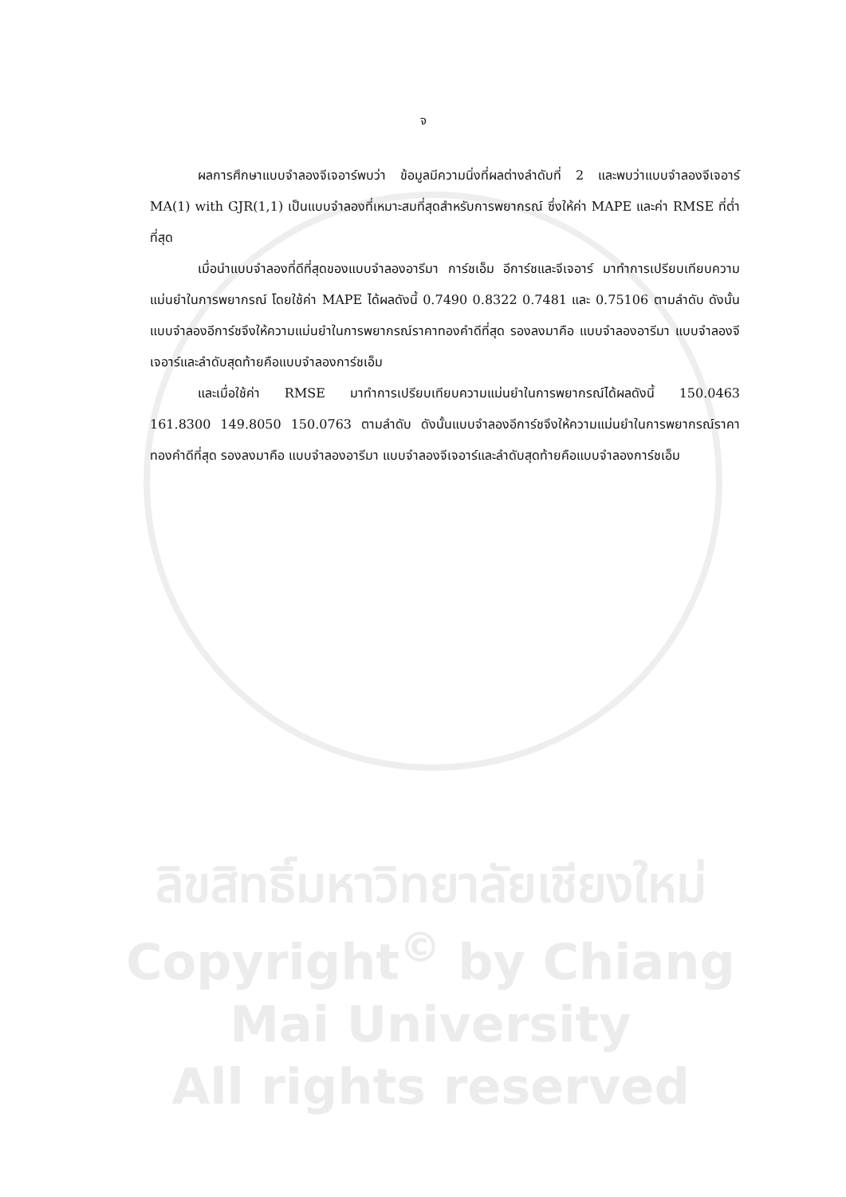จ
ผลการศึกษาแบบจำลองจีเจอาร์พบว่า ข้อมูลมีความนิ่งที่ผลต่างลำดับที่ 2 และพบว่าแบบจำลองจีเจอาร์ MA(1) with GJR(1,1) เป็นแบบจำลองที่เหมาะสมที่สุดสำหรับการพยากรณ์ ซึ่งให้ค่า MAPE และค่า RMSE ที่ต่ำที่สุด
เมื่อนำแบบจำลองที่ดีที่สุดของแบบจำลองอารีมา การ์ชเอ็ม อีการ์ชและจีเจอาร์ มาทำการเปรียบเทียบความแม่นยำในการพยากรณ์ โดยใช้ค่า MAPE ได้ผลดังนี้ 0.7490 0.8322 0.7481 และ 0.75106 ตามลำดับ ดังนั้นแบบจำลองอีการ์ชจึงให้ความแม่นยำในการพยากรณ์ราคาทองคำดีที่สุด รองลงมาคือ แบบจำลองอารีมา แบบจำลองจีเจอาร์และลำดับสุดท้ายคือแบบจำลองการ์ชเอ็ม
และเมื่อใช้ค่า RMSE มาทำการเปรียบเทียบความแม่นยำในการพยากรณ์ได้ผลดังนี้ 150.0463 161.8300 149.8050 150.0763 ตามลำดับ ดังนั้นแบบจำลองอีการ์ชจึงให้ความแม่นยำในการพยากรณ์ราคาทองคำดีที่สุด รองลงมาคือ แบบจำลองอารีมา แบบจำลองจีเจอาร์และลำดับสุดท้ายคือแบบจำลองการ์ชเอ็ม
ลิขสิทธิ์มหาวิทยาลัยเชียงใหม่
Copyright<sup>©</sup> by Chiang Mai University
All rights reserved